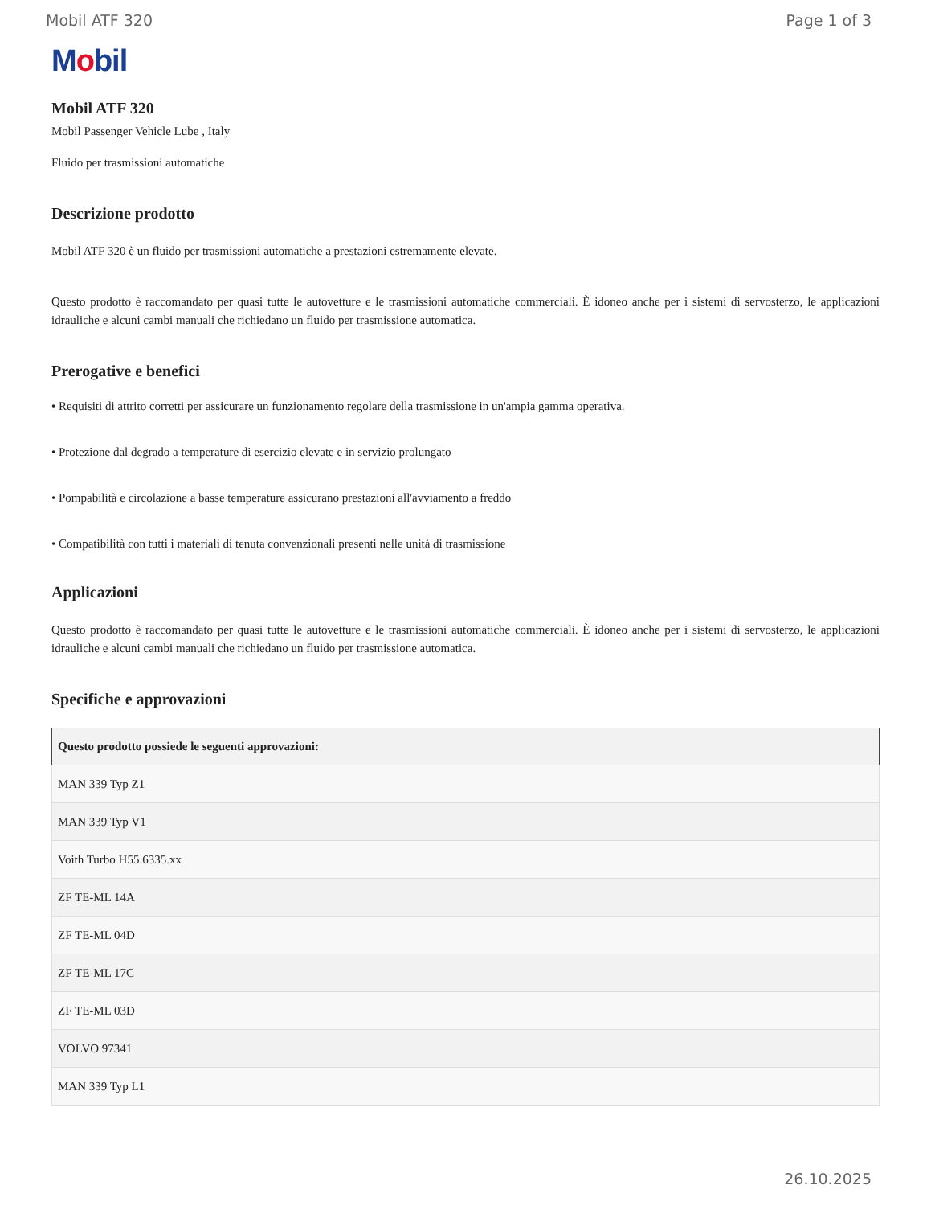Mobil ATF 320 Page 1 of 3
Mobil
Mobil ATF 320
Mobil Passenger Vehicle Lube , Italy
Fluido per trasmissioni automatiche
Descrizione prodotto
Mobil ATF 320 è un fluido per trasmissioni automatiche a prestazioni estremamente elevate.
Questo prodotto è raccomandato per quasi tutte le autovetture e le trasmissioni automatiche commerciali. È idoneo anche per i sistemi di servosterzo, le applicazioni idrauliche e alcuni cambi manuali che richiedano un fluido per trasmissione automatica.
Prerogative e benefici
• Requisiti di attrito corretti per assicurare un funzionamento regolare della trasmissione in un'ampia gamma operativa.
• Protezione dal degrado a temperature di esercizio elevate e in servizio prolungato
• Pompabilità e circolazione a basse temperature assicurano prestazioni all'avviamento a freddo
• Compatibilità con tutti i materiali di tenuta convenzionali presenti nelle unità di trasmissione
Applicazioni
Questo prodotto è raccomandato per quasi tutte le autovetture e le trasmissioni automatiche commerciali. È idoneo anche per i sistemi di servosterzo, le applicazioni idrauliche e alcuni cambi manuali che richiedano un fluido per trasmissione automatica.
Specifiche e approvazioni
| Questo prodotto possiede le seguenti approvazioni: |
| --- |
| MAN 339 Typ Z1 |
| MAN 339 Typ V1 |
| Voith Turbo H55.6335.xx |
| ZF TE-ML 14A |
| ZF TE-ML 04D |
| ZF TE-ML 17C |
| ZF TE-ML 03D |
| VOLVO 97341 |
| MAN 339 Typ L1 |
26.10.2025